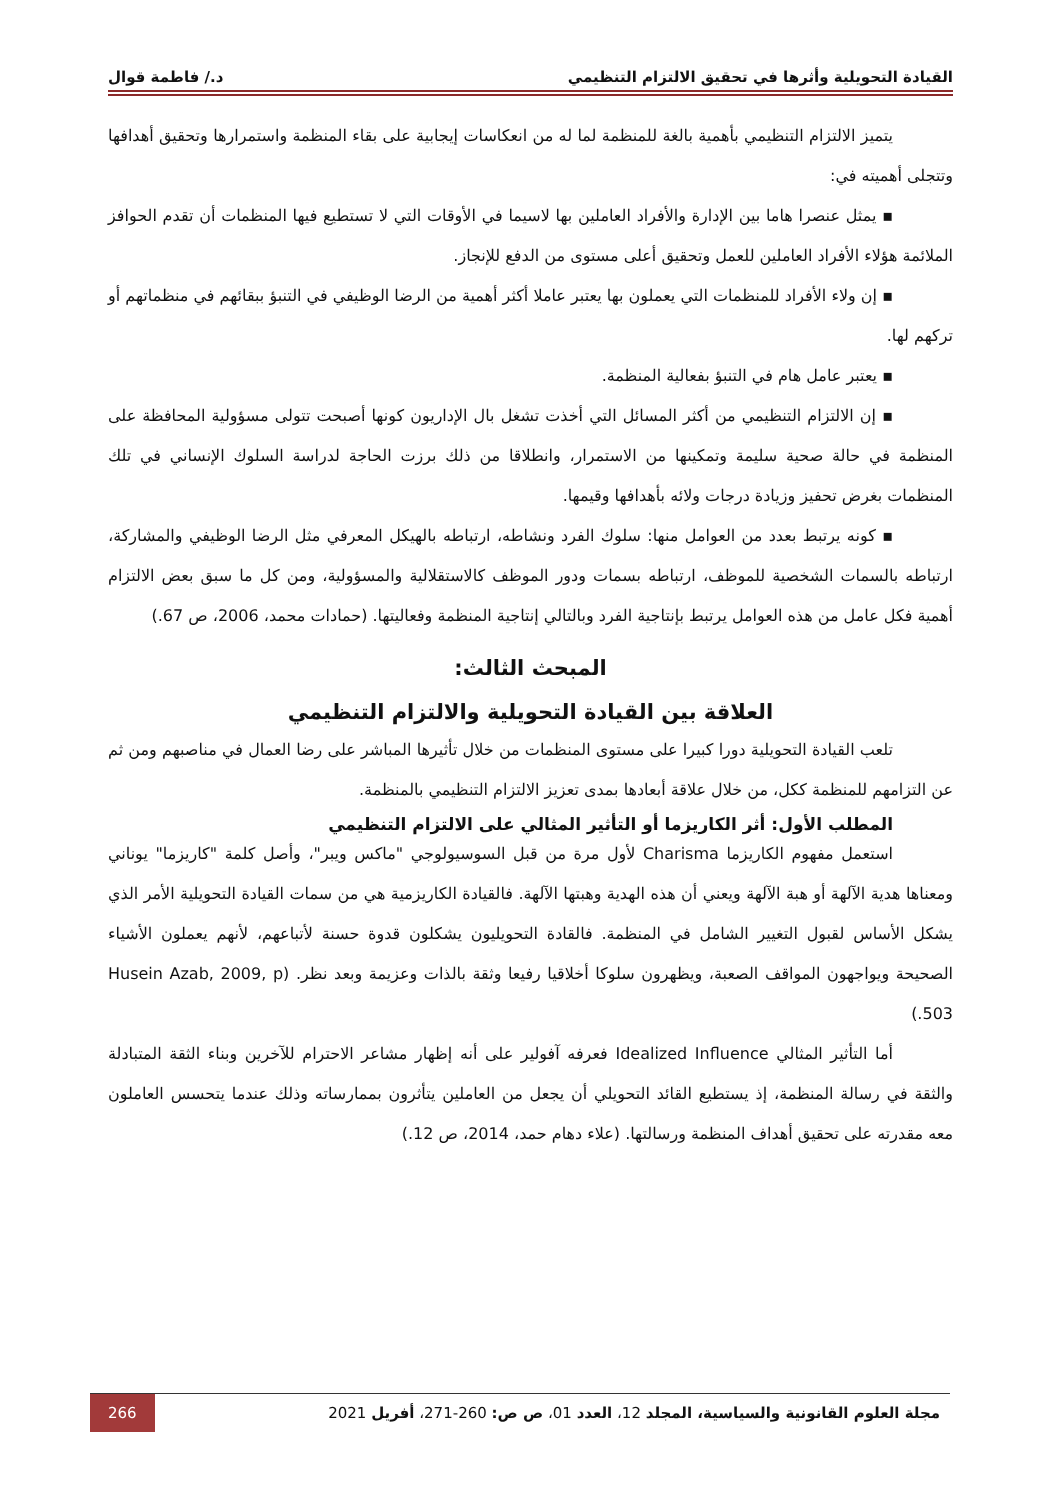القيادة التحويلية وأثرها في تحقيق الالتزام التنظيمي د./ فاطمة قوال
يتميز الالتزام التنظيمي بأهمية بالغة للمنظمة لما له من انعكاسات إيجابية على بقاء المنظمة واستمرارها وتحقيق أهدافها وتتجلى أهميته في:
▪ يمثل عنصرا هاما بين الإدارة والأفراد العاملين بها لاسيما في الأوقات التي لا تستطيع فيها المنظمات أن تقدم الحوافز الملائمة هؤلاء الأفراد العاملين للعمل وتحقيق أعلى مستوى من الدفع للإنجاز.
▪ إن ولاء الأفراد للمنظمات التي يعملون بها يعتبر عاملا أكثر أهمية من الرضا الوظيفي في التنبؤ ببقائهم في منظماتهم أو تركهم لها.
▪ يعتبر عامل هام في التنبؤ بفعالية المنظمة.
▪ إن الالتزام التنظيمي من أكثر المسائل التي أخذت تشغل بال الإداريون كونها أصبحت تتولى مسؤولية المحافظة على المنظمة في حالة صحية سليمة وتمكينها من الاستمرار، وانطلاقا من ذلك برزت الحاجة لدراسة السلوك الإنساني في تلك المنظمات بغرض تحفيز وزيادة درجات ولائه بأهدافها وقيمها.
▪ كونه يرتبط بعدد من العوامل منها: سلوك الفرد ونشاطه، ارتباطه بالهيكل المعرفي مثل الرضا الوظيفي والمشاركة، ارتباطه بالسمات الشخصية للموظف، ارتباطه بسمات ودور الموظف كالاستقلالية والمسؤولية، ومن كل ما سبق بعض الالتزام أهمية فكل عامل من هذه العوامل يرتبط بإنتاجية الفرد وبالتالي إنتاجية المنظمة وفعاليتها. (حمادات محمد، 2006، ص 67.)
المبحث الثالث:
العلاقة بين القيادة التحويلية والالتزام التنظيمي
تلعب القيادة التحويلية دورا كبيرا على مستوى المنظمات من خلال تأثيرها المباشر على رضا العمال في مناصبهم ومن ثم عن التزامهم للمنظمة ككل، من خلال علاقة أبعادها بمدى تعزيز الالتزام التنظيمي بالمنظمة.
المطلب الأول: أثر الكاريزما أو التأثير المثالي على الالتزام التنظيمي
استعمل مفهوم الكاريزما Charisma لأول مرة من قبل السوسيولوجي "ماكس ويبر"، وأصل كلمة "كاريزما" يوناني ومعناها هدية الآلهة أو هبة الآلهة ويعني أن هذه الهدية وهبتها الآلهة. فالقيادة الكاريزمية هي من سمات القيادة التحويلية الأمر الذي يشكل الأساس لقبول التغيير الشامل في المنظمة. فالقادة التحويليون يشكلون قدوة حسنة لأتباعهم، لأنهم يعملون الأشياء الصحيحة ويواجهون المواقف الصعبة، ويظهرون سلوكا أخلاقيا رفيعا وثقة بالذات وعزيمة وبعد نظر. (Husein Azab, 2009, p 503.)
أما التأثير المثالي Idealized Influence فعرفه آفولير على أنه إظهار مشاعر الاحترام للآخرين وبناء الثقة المتبادلة والثقة في رسالة المنظمة، إذ يستطيع القائد التحويلي أن يجعل من العاملين يتأثرون بممارساته وذلك عندما يتحسس العاملون معه مقدرته على تحقيق أهداف المنظمة ورسالتها. (علاء دهام حمد، 2014، ص 12.)
مجلة العلوم القانونية والسياسية، المجلد 12، العدد 01، ص ص: 260-271، أفريل 2021 266